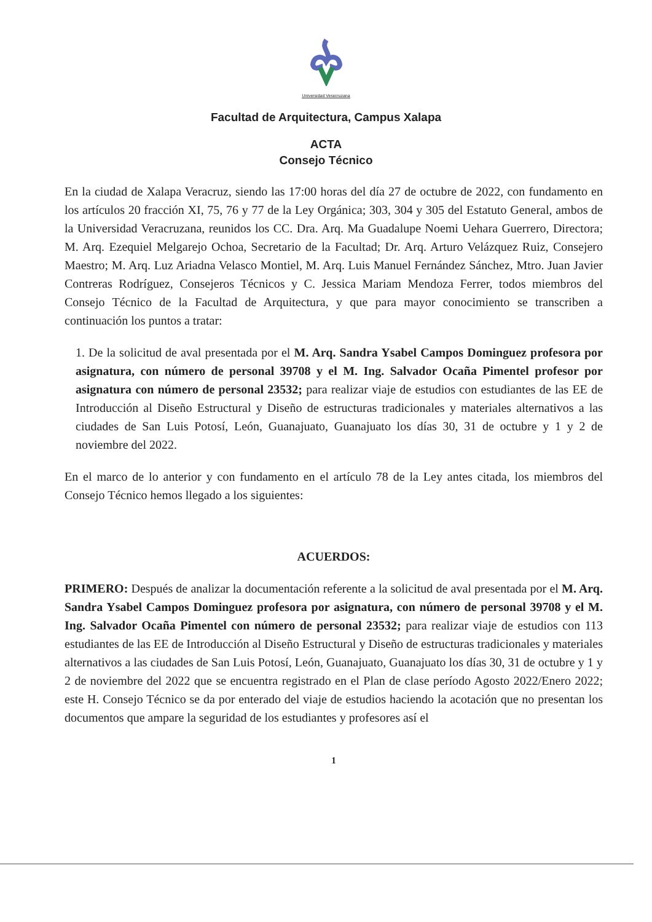Universidad Veracruzana
Facultad de Arquitectura, Campus Xalapa
ACTA
Consejo Técnico
En la ciudad de Xalapa Veracruz, siendo las 17:00 horas del día 27 de octubre de 2022, con fundamento en los artículos 20 fracción XI, 75, 76 y 77 de la Ley Orgánica; 303, 304 y 305 del Estatuto General, ambos de la Universidad Veracruzana, reunidos los CC. Dra. Arq. Ma Guadalupe Noemi Uehara Guerrero, Directora; M. Arq. Ezequiel Melgarejo Ochoa, Secretario de la Facultad; Dr. Arq. Arturo Velázquez Ruiz, Consejero Maestro; M. Arq. Luz Ariadna Velasco Montiel, M. Arq. Luis Manuel Fernández Sánchez, Mtro. Juan Javier Contreras Rodríguez, Consejeros Técnicos y C. Jessica Mariam Mendoza Ferrer, todos miembros del Consejo Técnico de la Facultad de Arquitectura, y que para mayor conocimiento se transcriben a continuación los puntos a tratar:
1. De la solicitud de aval presentada por el M. Arq. Sandra Ysabel Campos Dominguez profesora por asignatura, con número de personal 39708 y el M. Ing. Salvador Ocaña Pimentel profesor por asignatura con número de personal 23532; para realizar viaje de estudios con estudiantes de las EE de Introducción al Diseño Estructural y Diseño de estructuras tradicionales y materiales alternativos a las ciudades de San Luis Potosí, León, Guanajuato, Guanajuato los días 30, 31 de octubre y 1 y 2 de noviembre del 2022.
En el marco de lo anterior y con fundamento en el artículo 78 de la Ley antes citada, los miembros del Consejo Técnico hemos llegado a los siguientes:
ACUERDOS:
PRIMERO: Después de analizar la documentación referente a la solicitud de aval presentada por el M. Arq. Sandra Ysabel Campos Dominguez profesora por asignatura, con número de personal 39708 y el M. Ing. Salvador Ocaña Pimentel con número de personal 23532; para realizar viaje de estudios con 113 estudiantes de las EE de Introducción al Diseño Estructural y Diseño de estructuras tradicionales y materiales alternativos a las ciudades de San Luis Potosí, León, Guanajuato, Guanajuato los días 30, 31 de octubre y 1 y 2 de noviembre del 2022 que se encuentra registrado en el Plan de clase período Agosto 2022/Enero 2022; este H. Consejo Técnico se da por enterado del viaje de estudios haciendo la acotación que no presentan los documentos que ampare la seguridad de los estudiantes y profesores así el
1